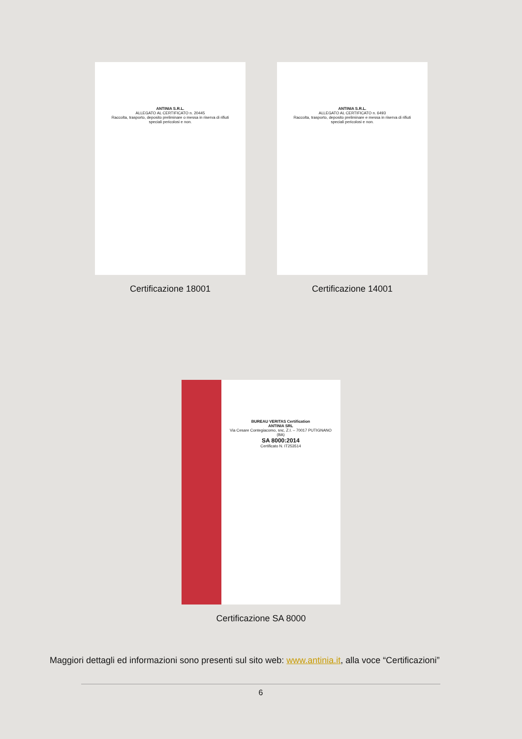ANTINIA S.R.L.
ALLEGATO AL CERTIFICATO n. 20445
Raccolta, trasporto, deposito preliminare o messa in riserva di rifiuti speciali pericolosi e non.
Certificazione 18001
ANTINIA S.R.L.
ALLEGATO AL CERTIFICATO n. 6493
Raccolta, trasporto, deposito preliminare e messa in riserva di rifiuti speciali pericolosi e non.
Certificazione 14001
BUREAU VERITAS Certification
ANTINIA SRL
Via Cesare Contegiacomo, snc, Z.I. – 70017 PUTIGNANO (BA)
SA 8000:2014
Certificato N. IT253514
Certificazione SA 8000
Maggiori dettagli ed informazioni sono presenti sul sito web: www.antinia.it, alla voce “Certificazioni”
6